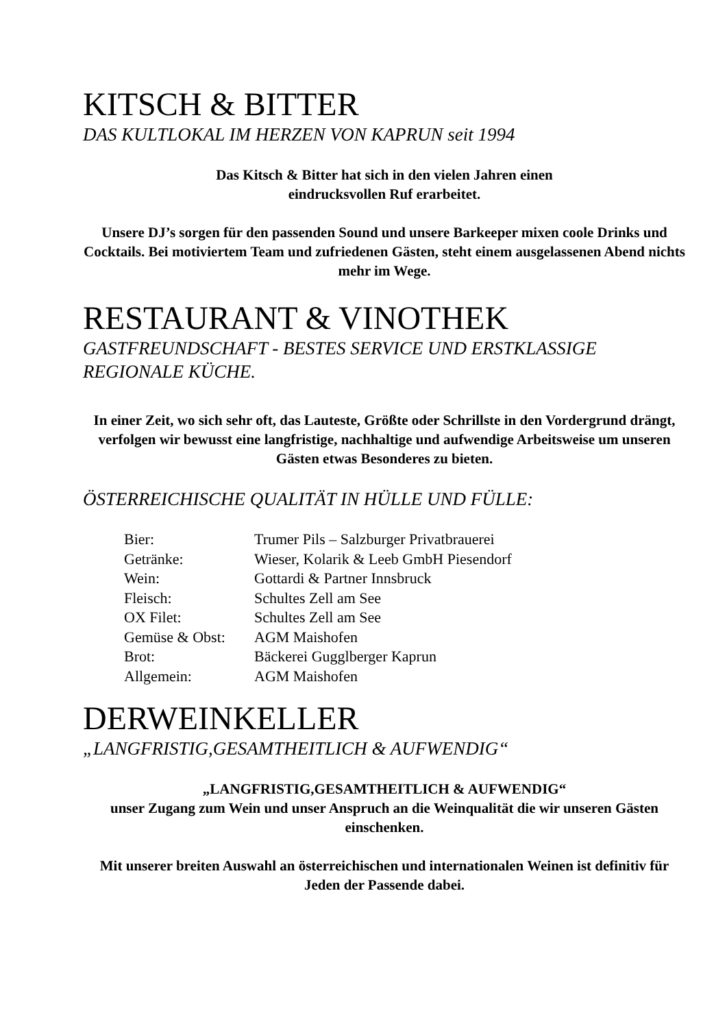KITSCH & BITTER
DAS KULTLOKAL IM HERZEN VON KAPRUN seit 1994
Das Kitsch & Bitter hat sich in den vielen Jahren einen
eindrucksvollen Ruf erarbeitet.
Unsere DJ’s sorgen für den passenden Sound und unsere Barkeeper mixen coole Drinks und Cocktails. Bei motiviertem Team und zufriedenen Gästen, steht einem ausgelassenen Abend nichts mehr im Wege.
RESTAURANT & VINOTHEK
GASTFREUNDSCHAFT - BESTES SERVICE UND ERSTKLASSIGE REGIONALE KÜCHE.
In einer Zeit, wo sich sehr oft, das Lauteste, Größte oder Schrillste in den Vordergrund drängt, verfolgen wir bewusst eine langfristige, nachhaltige und aufwendige Arbeitsweise um unseren Gästen etwas Besonderes zu bieten.
ÖSTERREICHISCHE QUALITÄT IN HÜLLE UND FÜLLE:
| Bier: | Trumer Pils – Salzburger Privatbrauerei |
| Getränke: | Wieser, Kolarik & Leeb GmbH Piesendorf |
| Wein: | Gottardi & Partner Innsbruck |
| Fleisch: | Schultes Zell am See |
| OX Filet: | Schultes Zell am See |
| Gemüse & Obst: | AGM Maishofen |
| Brot: | Bäckerei Gugglberger Kaprun |
| Allgemein: | AGM Maishofen |
DERWEINKELLER
„LANGFRISTIG,GESAMTHEITLICH & AUFWENDIG“
„LANGFRISTIG,GESAMTHEITLICH & AUFWENDIG“
unser Zugang zum Wein und unser Anspruch an die Weinqualität die wir unseren Gästen einschenken.
Mit unserer breiten Auswahl an österreichischen und internationalen Weinen ist definitiv für Jeden der Passende dabei.